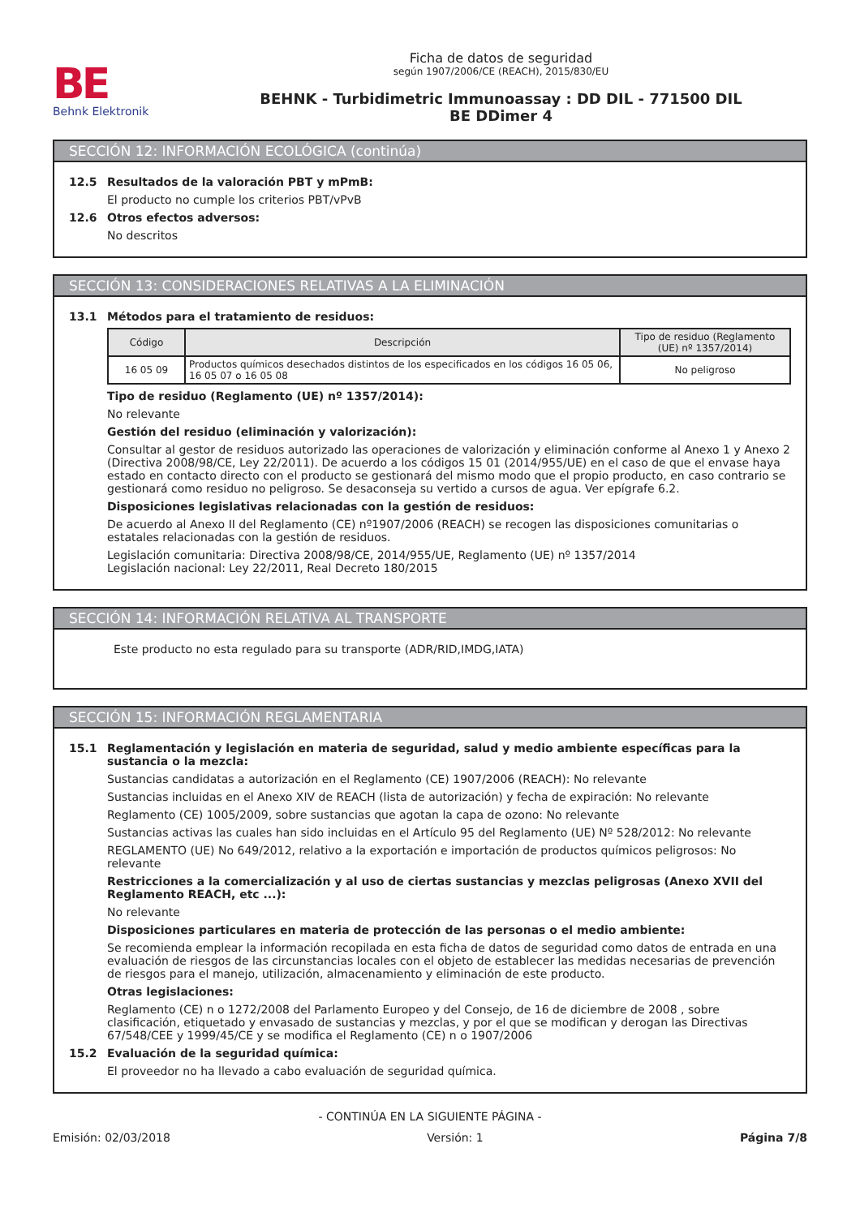BE
Behnk Elektronik
Ficha de datos de seguridad
según 1907/2006/CE (REACH), 2015/830/EU
BEHNK - Turbidimetric Immunoassay : DD DIL - 771500 DIL
BE DDimer 4
SECCIÓN 12: INFORMACIÓN ECOLÓGICA (continúa)
12.5 Resultados de la valoración PBT y mPmB:
El producto no cumple los criterios PBT/vPvB
12.6 Otros efectos adversos:
No descritos
SECCIÓN 13: CONSIDERACIONES RELATIVAS A LA ELIMINACIÓN
13.1 Métodos para el tratamiento de residuos:
| Código | Descripción | Tipo de residuo (Reglamento (UE) nº 1357/2014) |
| --- | --- | --- |
| 16 05 09 | Productos químicos desechados distintos de los especificados en los códigos 16 05 06, 16 05 07 o 16 05 08 | No peligroso |
Tipo de residuo (Reglamento (UE) nº 1357/2014):
No relevante
Gestión del residuo (eliminación y valorización):
Consultar al gestor de residuos autorizado las operaciones de valorización y eliminación conforme al Anexo 1 y Anexo 2 (Directiva 2008/98/CE, Ley 22/2011). De acuerdo a los códigos 15 01 (2014/955/UE) en el caso de que el envase haya estado en contacto directo con el producto se gestionará del mismo modo que el propio producto, en caso contrario se gestionará como residuo no peligroso. Se desaconseja su vertido a cursos de agua. Ver epígrafe 6.2.
Disposiciones legislativas relacionadas con la gestión de residuos:
De acuerdo al Anexo II del Reglamento (CE) nº1907/2006 (REACH) se recogen las disposiciones comunitarias o estatales relacionadas con la gestión de residuos.
Legislación comunitaria: Directiva 2008/98/CE, 2014/955/UE, Reglamento (UE) nº 1357/2014
Legislación nacional: Ley 22/2011, Real Decreto 180/2015
SECCIÓN 14: INFORMACIÓN RELATIVA AL TRANSPORTE
Este producto no esta regulado para su transporte (ADR/RID,IMDG,IATA)
SECCIÓN 15: INFORMACIÓN REGLAMENTARIA
15.1 Reglamentación y legislación en materia de seguridad, salud y medio ambiente específicas para la sustancia o la mezcla:
Sustancias candidatas a autorización en el Reglamento (CE) 1907/2006 (REACH): No relevante
Sustancias incluidas en el Anexo XIV de REACH (lista de autorización) y fecha de expiración: No relevante
Reglamento (CE) 1005/2009, sobre sustancias que agotan la capa de ozono: No relevante
Sustancias activas las cuales han sido incluidas en el Artículo 95 del Reglamento (UE) Nº 528/2012: No relevante
REGLAMENTO (UE) No 649/2012, relativo a la exportación e importación de productos químicos peligrosos: No relevante
Restricciones a la comercialización y al uso de ciertas sustancias y mezclas peligrosas (Anexo XVII del Reglamento REACH, etc ...):
No relevante
Disposiciones particulares en materia de protección de las personas o el medio ambiente:
Se recomienda emplear la información recopilada en esta ficha de datos de seguridad como datos de entrada en una evaluación de riesgos de las circunstancias locales con el objeto de establecer las medidas necesarias de prevención de riesgos para el manejo, utilización, almacenamiento y eliminación de este producto.
Otras legislaciones:
Reglamento (CE) n o 1272/2008 del Parlamento Europeo y del Consejo, de 16 de diciembre de 2008 , sobre clasificación, etiquetado y envasado de sustancias y mezclas, y por el que se modifican y derogan las Directivas 67/548/CEE y 1999/45/CE y se modifica el Reglamento (CE) n o 1907/2006
15.2 Evaluación de la seguridad química:
El proveedor no ha llevado a cabo evaluación de seguridad química.
- CONTINÚA EN LA SIGUIENTE PÁGINA -
Emisión: 02/03/2018 Versión: 1 Página 7/8